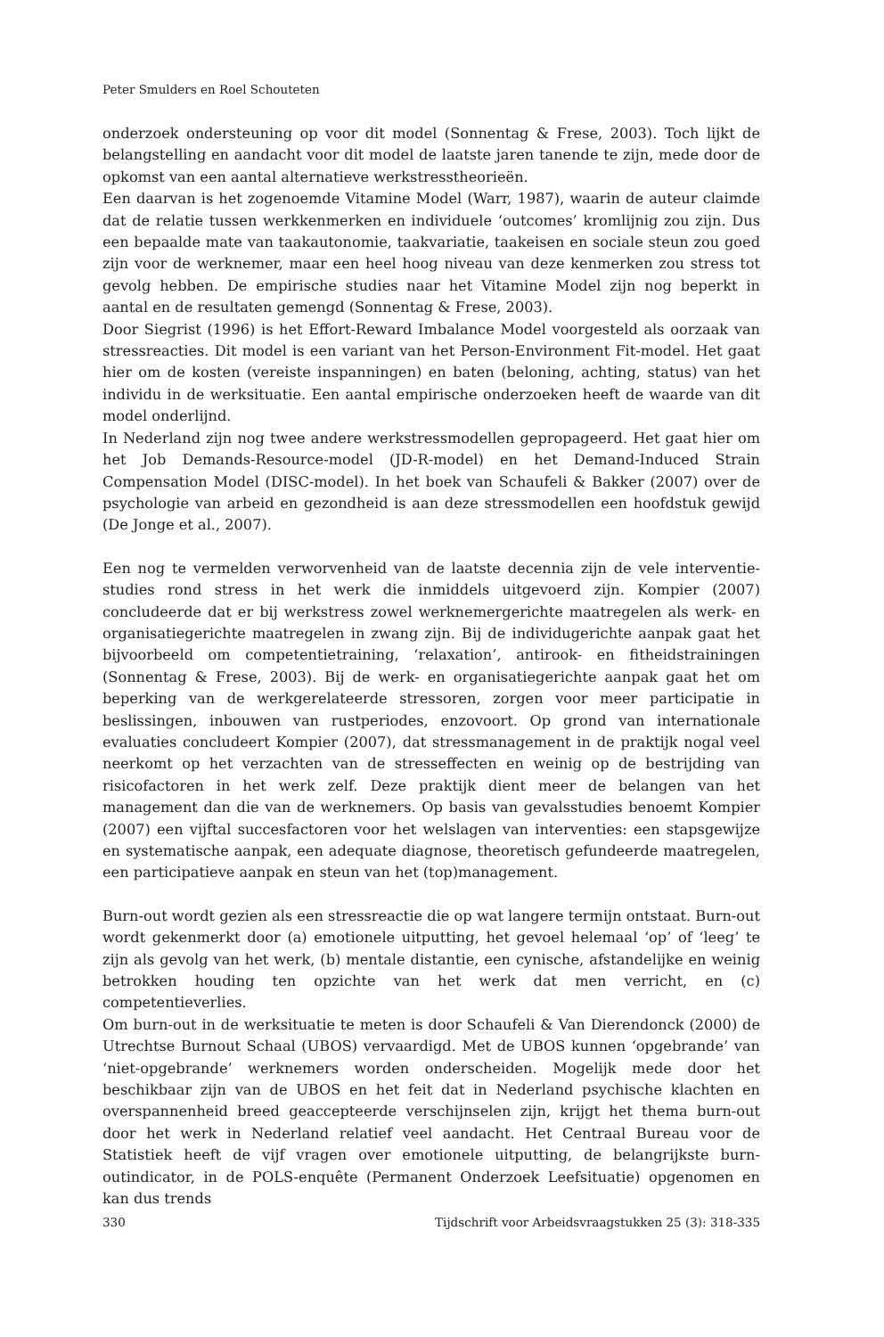Peter Smulders en Roel Schouteten
onderzoek ondersteuning op voor dit model (Sonnentag & Frese, 2003). Toch lijkt de belangstelling en aandacht voor dit model de laatste jaren tanende te zijn, mede door de opkomst van een aantal alternatieve werkstresstheorieën.
Een daarvan is het zogenoemde Vitamine Model (Warr, 1987), waarin de auteur claimde dat de relatie tussen werkkenmerken en individuele ‘outcomes’ kromlijnig zou zijn. Dus een bepaalde mate van taakautonomie, taakvariatie, taakeisen en sociale steun zou goed zijn voor de werknemer, maar een heel hoog niveau van deze kenmerken zou stress tot gevolg hebben. De empirische studies naar het Vitamine Model zijn nog beperkt in aantal en de resultaten gemengd (Sonnentag & Frese, 2003).
Door Siegrist (1996) is het Effort-Reward Imbalance Model voorgesteld als oorzaak van stressreacties. Dit model is een variant van het Person-Environment Fit-model. Het gaat hier om de kosten (vereiste inspanningen) en baten (beloning, achting, status) van het individu in de werksituatie. Een aantal empirische onderzoeken heeft de waarde van dit model onderlijnd.
In Nederland zijn nog twee andere werkstressmodellen gepropageerd. Het gaat hier om het Job Demands-Resource-model (JD-R-model) en het Demand-Induced Strain Compensation Model (DISC-model). In het boek van Schaufeli & Bakker (2007) over de psychologie van arbeid en gezondheid is aan deze stressmodellen een hoofdstuk gewijd (De Jonge et al., 2007).
Een nog te vermelden verworvenheid van de laatste decennia zijn de vele interventie-studies rond stress in het werk die inmiddels uitgevoerd zijn. Kompier (2007) concludeerde dat er bij werkstress zowel werknemergerichte maatregelen als werk- en organisatiegerichte maatregelen in zwang zijn. Bij de individugerichte aanpak gaat het bijvoorbeeld om competentietraining, ‘relaxation’, antirook- en fitheidstrainingen (Sonnentag & Frese, 2003). Bij de werk- en organisatiegerichte aanpak gaat het om beperking van de werkgerelateerde stressoren, zorgen voor meer participatie in beslissingen, inbouwen van rustperiodes, enzovoort. Op grond van internationale evaluaties concludeert Kompier (2007), dat stressmanagement in de praktijk nogal veel neerkomt op het verzachten van de stresseffecten en weinig op de bestrijding van risicofactoren in het werk zelf. Deze praktijk dient meer de belangen van het management dan die van de werknemers. Op basis van gevalsstudies benoemt Kompier (2007) een vijftal succesfactoren voor het welslagen van interventies: een stapsgewijze en systematische aanpak, een adequate diagnose, theoretisch gefundeerde maatregelen, een participatieve aanpak en steun van het (top)management.
Burn-out wordt gezien als een stressreactie die op wat langere termijn ontstaat. Burn-out wordt gekenmerkt door (a) emotionele uitputting, het gevoel helemaal ‘op’ of ‘leeg’ te zijn als gevolg van het werk, (b) mentale distantie, een cynische, afstandelijke en weinig betrokken houding ten opzichte van het werk dat men verricht, en (c) competentieverlies.
Om burn-out in de werksituatie te meten is door Schaufeli & Van Dierendonck (2000) de Utrechtse Burnout Schaal (UBOS) vervaardigd. Met de UBOS kunnen ‘opgebrande’ van ‘niet-opgebrande’ werknemers worden onderscheiden. Mogelijk mede door het beschikbaar zijn van de UBOS en het feit dat in Nederland psychische klachten en overspannenheid breed geaccepteerde verschijnselen zijn, krijgt het thema burn-out door het werk in Nederland relatief veel aandacht. Het Centraal Bureau voor de Statistiek heeft de vijf vragen over emotionele uitputting, de belangrijkste burn-outindicator, in de POLS-enquête (Permanent Onderzoek Leefsituatie) opgenomen en kan dus trends
330 Tijdschrift voor Arbeidsvraagstukken 25 (3): 318-335